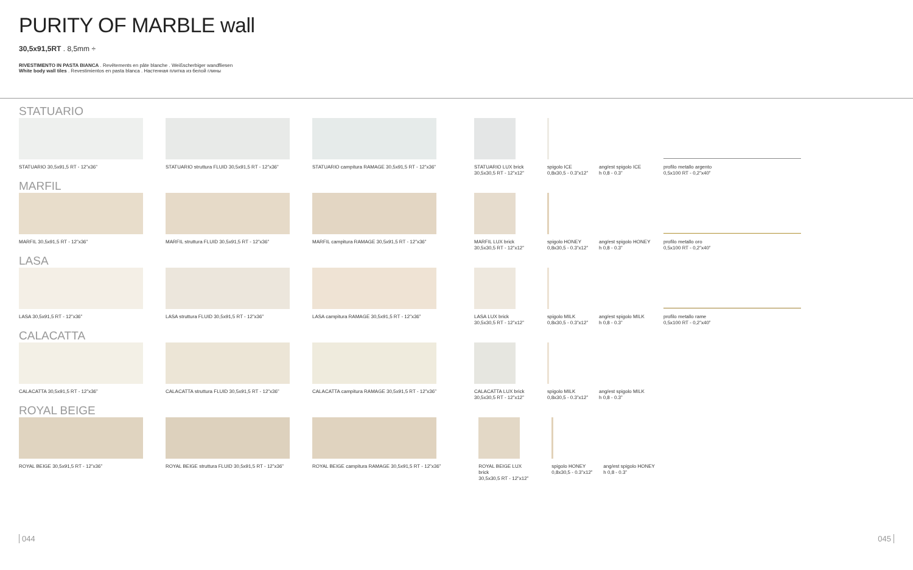PURITY OF MARBLE wall
30,5x91,5RT . 8,5mm ÷
RIVESTIMENTO IN PASTA BIANCA . Revêtements en pâte blanche . Weißscherbiger wandfliesen
White body wall tiles . Revestimientos en pasta blanca . Настенная плитка из белой глины
STATUARIO
STATUARIO 30,5x91,5 RT - 12”x36”
STATUARIO struttura FLUID 30,5x91,5 RT - 12”x36”
STATUARIO campitura RAMAGE 30,5x91,5 RT - 12”x36”
STATUARIO LUX brick
30,5x30,5 RT - 12”x12”
spigolo ICE
0,8x30,5 - 0.3”x12”
ang/est spigolo ICE
h 0,8 - 0.3”
profilo metallo argento
0,5x100 RT - 0,2”x40”
MARFIL
MARFIL 30,5x91,5 RT - 12”x36” MARFIL struttura FLUID 30,5x91,5 RT - 12”x36”
MARFIL campitura RAMAGE 30,5x91,5 RT - 12”x36”
MARFIL LUX brick
30,5x30,5 RT - 12”x12”
spigolo HONEY
0,8x30,5 - 0.3”x12”
ang/est spigolo HONEY
h 0,8 - 0.3”
profilo metallo oro
0,5x100 RT - 0,2”x40”
LASA
LASA 30,5x91,5 RT - 12”x36” LASA struttura FLUID 30,5x91,5 RT - 12”x36”
LASA campitura RAMAGE 30,5x91,5 RT - 12”x36”
LASA LUX brick
30,5x30,5 RT - 12”x12”
spigolo MILK
0,8x30,5 - 0.3”x12”
ang/est spigolo MILK
h 0,8 - 0.3”
profilo metallo rame
0,5x100 RT - 0,2”x40”
CALACATTA
CALACATTA 30,5x91,5 RT - 12”x36”
CALACATTA struttura FLUID 30,5x91,5 RT - 12”x36”
CALACATTA campitura RAMAGE 30,5x91,5 RT - 12”x36”
CALACATTA LUX brick
30,5x30,5 RT - 12”x12”
spigolo MILK
0,8x30,5 - 0.3”x12”
ang/est spigolo MILK
h 0,8 - 0.3”
ROYAL BEIGE
ROYAL BEIGE 30,5x91,5 RT - 12”x36”
ROYAL BEIGE struttura FLUID 30,5x91,5 RT - 12”x36”
ROYAL BEIGE campitura RAMAGE 30,5x91,5 RT - 12”x36”
ROYAL BEIGE LUX brick
30,5x30,5 RT - 12”x12”
spigolo HONEY
0,8x30,5 - 0.3”x12”
ang/est spigolo HONEY
h 0,8 - 0.3”
044 045